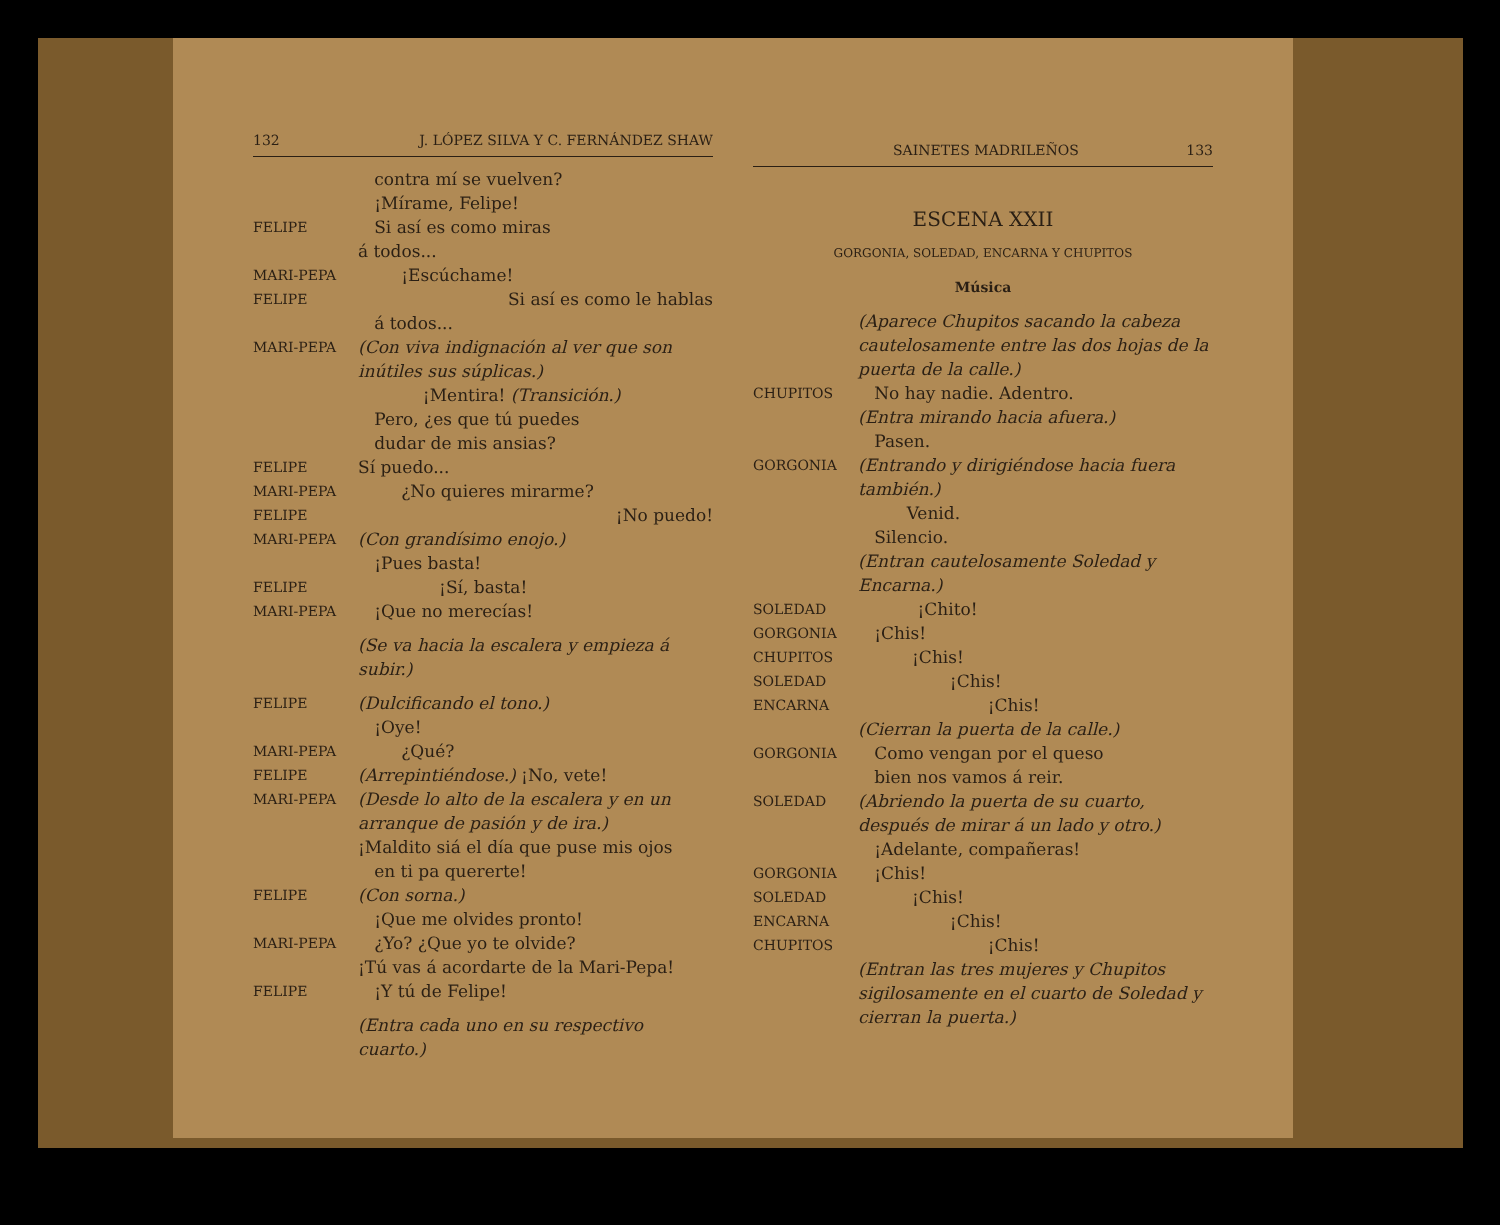132 J. LÓPEZ SILVA Y C. FERNÁNDEZ SHAW
contra mí se vuelven?
¡Mírame, Felipe!
FELIPE
Si así es como miras
á todos...
MARI-PEPA
¡Escúchame!
FELIPE
Si así es como le hablas
á todos...
MARI-PEPA
(Con viva indignación al ver que son inútiles sus súplicas.)
¡Mentira! (Transición.)
Pero, ¿es que tú puedes
dudar de mis ansias?
FELIPE
Sí puedo...
MARI-PEPA
¿No quieres mirarme?
FELIPE
¡No puedo!
MARI-PEPA
(Con grandísimo enojo.)
¡Pues basta!
FELIPE
¡Sí, basta!
MARI-PEPA
¡Que no merecías!
(Se va hacia la escalera y empieza á subir.)
FELIPE
(Dulcificando el tono.)
¡Oye!
MARI-PEPA
¿Qué?
FELIPE
(Arrepintiéndose.) ¡No, vete!
MARI-PEPA
(Desde lo alto de la escalera y en un arranque de pasión y de ira.)
¡Maldito siá el día que puse mis ojos
en ti pa quererte!
FELIPE
(Con sorna.)
¡Que me olvides pronto!
MARI-PEPA
¿Yo? ¿Que yo te olvide?
¡Tú vas á acordarte de la Mari-Pepa!
FELIPE
¡Y tú de Felipe!
(Entra cada uno en su respectivo cuarto.)
SAINETES MADRILEÑOS 133
ESCENA XXII
GORGONIA, SOLEDAD, ENCARNA Y CHUPITOS
Música
(Aparece Chupitos sacando la cabeza cautelosamente entre las dos hojas de la puerta de la calle.)
CHUPITOS
No hay nadie. Adentro.
(Entra mirando hacia afuera.)
Pasen.
GORGONIA
(Entrando y dirigiéndose hacia fuera también.)
Venid.
Silencio.
(Entran cautelosamente Soledad y Encarna.)
SOLEDAD
¡Chito!
GORGONIA
¡Chis!
CHUPITOS
¡Chis!
SOLEDAD
¡Chis!
ENCARNA
¡Chis!
(Cierran la puerta de la calle.)
GORGONIA
Como vengan por el queso
bien nos vamos á reir.
SOLEDAD
(Abriendo la puerta de su cuarto, después de mirar á un lado y otro.)
¡Adelante, compañeras!
GORGONIA
¡Chis!
SOLEDAD
¡Chis!
ENCARNA
¡Chis!
CHUPITOS
¡Chis!
(Entran las tres mujeres y Chupitos sigilosamente en el cuarto de Soledad y cierran la puerta.)